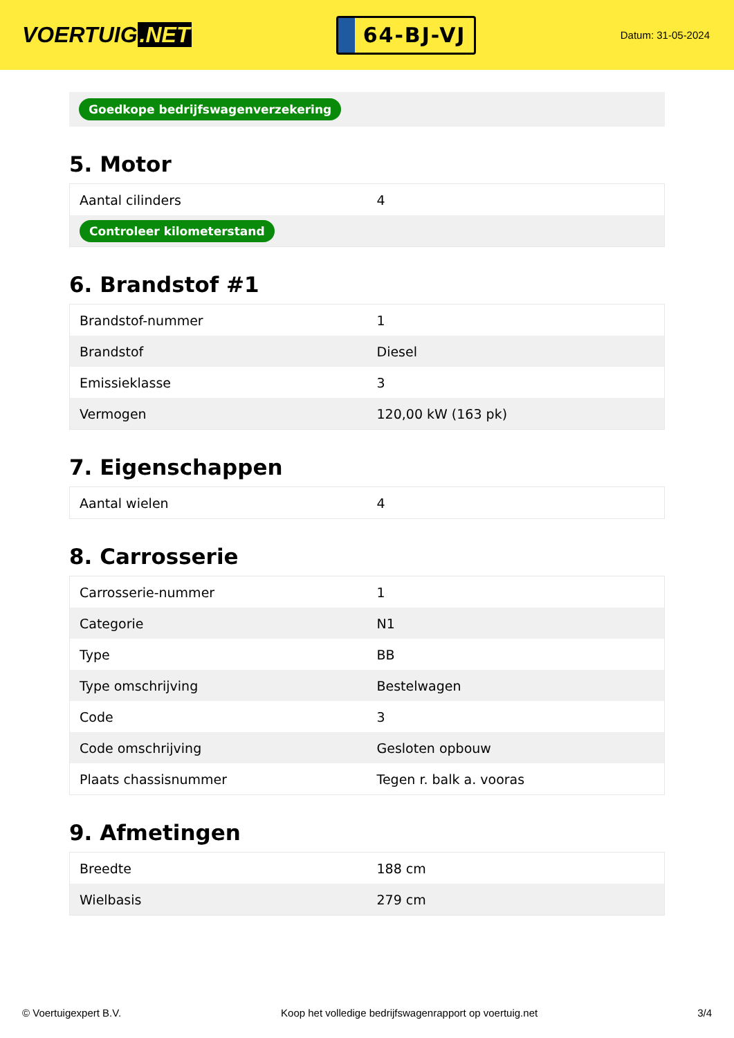VOERTUIG.NET
64-BJ-VJ
Datum: 31-05-2024
Goedkope bedrijfswagenverzekering
5. Motor
| Aantal cilinders | 4 |
| Controleer kilometerstand | |
6. Brandstof #1
| Brandstof-nummer | 1 |
| Brandstof | Diesel |
| Emissieklasse | 3 |
| Vermogen | 120,00 kW (163 pk) |
7. Eigenschappen
| Aantal wielen | 4 |
8. Carrosserie
| Carrosserie-nummer | 1 |
| Categorie | N1 |
| Type | BB |
| Type omschrijving | Bestelwagen |
| Code | 3 |
| Code omschrijving | Gesloten opbouw |
| Plaats chassisnummer | Tegen r. balk a. vooras |
9. Afmetingen
| Breedte | 188 cm |
| Wielbasis | 279 cm |
© Voertuigexpert B.V. Koop het volledige bedrijfswagenrapport op voertuig.net 3/4